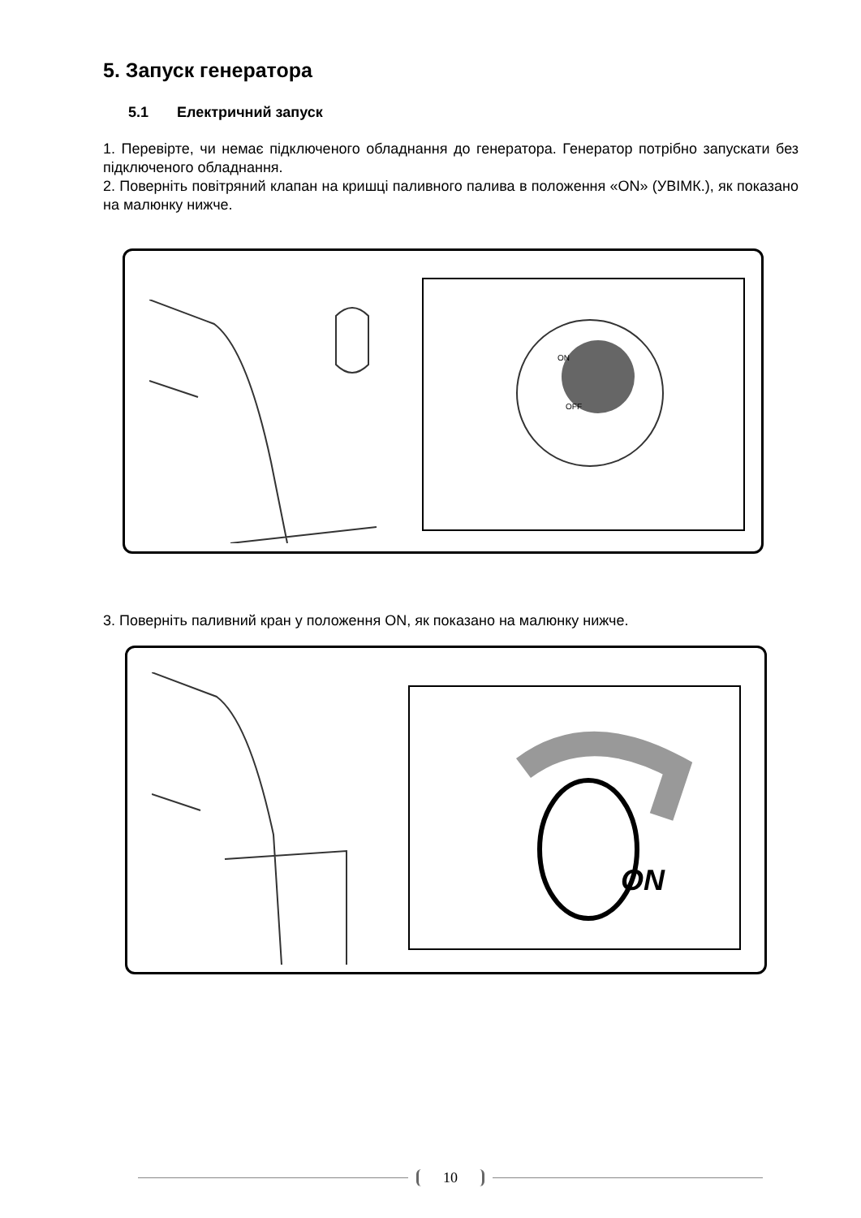5. Запуск генератора
5.1 Електричний запуск
1. Перевірте, чи немає підключеного обладнання до генератора. Генератор потрібно запускати без підключеного обладнання.
2. Поверніть повітряний клапан на кришці паливного палива в положення «ON» (УВІМК.), як показано на малюнку нижче.
ON
OFF
3. Поверніть паливний кран у положення ON, як показано на малюнку нижче.
ON
10